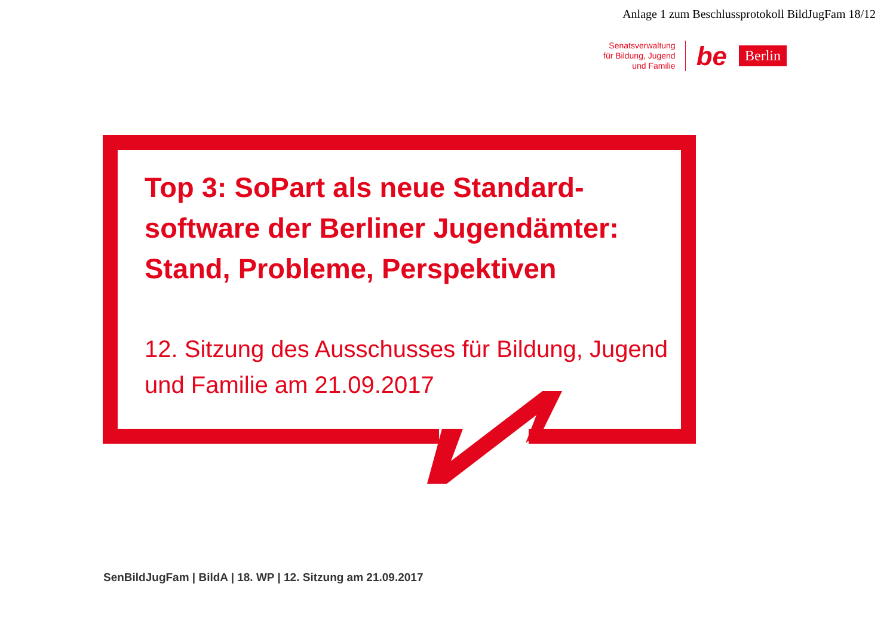Anlage 1 zum Beschlussprotokoll BildJugFam 18/12
Senatsverwaltung
für Bildung, Jugend
und Familie
be Berlin
Top 3: SoPart als neue Standard-software der Berliner Jugendämter: Stand, Probleme, Perspektiven
12. Sitzung des Ausschusses für Bildung, Jugend und Familie am 21.09.2017
SenBildJugFam | BildA | 18. WP | 12. Sitzung am 21.09.2017